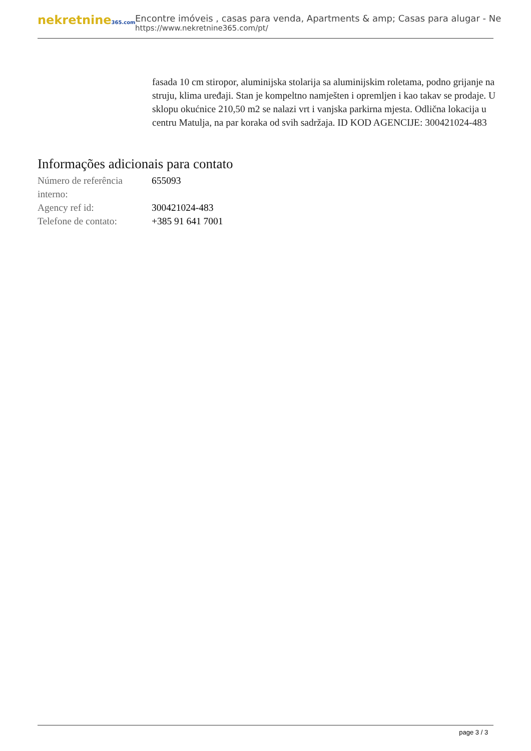nekretnine365.com
Encontre imóveis , casas para venda, Apartments & amp; Casas para alugar - Ne
https://www.nekretnine365.com/pt/
fasada 10 cm stiropor, aluminijska stolarija sa aluminijskim roletama, podno grijanje na struju, klima uređaji. Stan je kompeltno namješten i opremljen i kao takav se prodaje. U sklopu okućnice 210,50 m2 se nalazi vrt i vanjska parkirna mjesta. Odlična lokacija u centru Matulja, na par koraka od svih sadržaja. ID KOD AGENCIJE: 300421024-483
Informações adicionais para contato
| Número de referência interno: | 655093 |
| Agency ref id: | 300421024-483 |
| Telefone de contato: | +385 91 641 7001 |
page 3 / 3